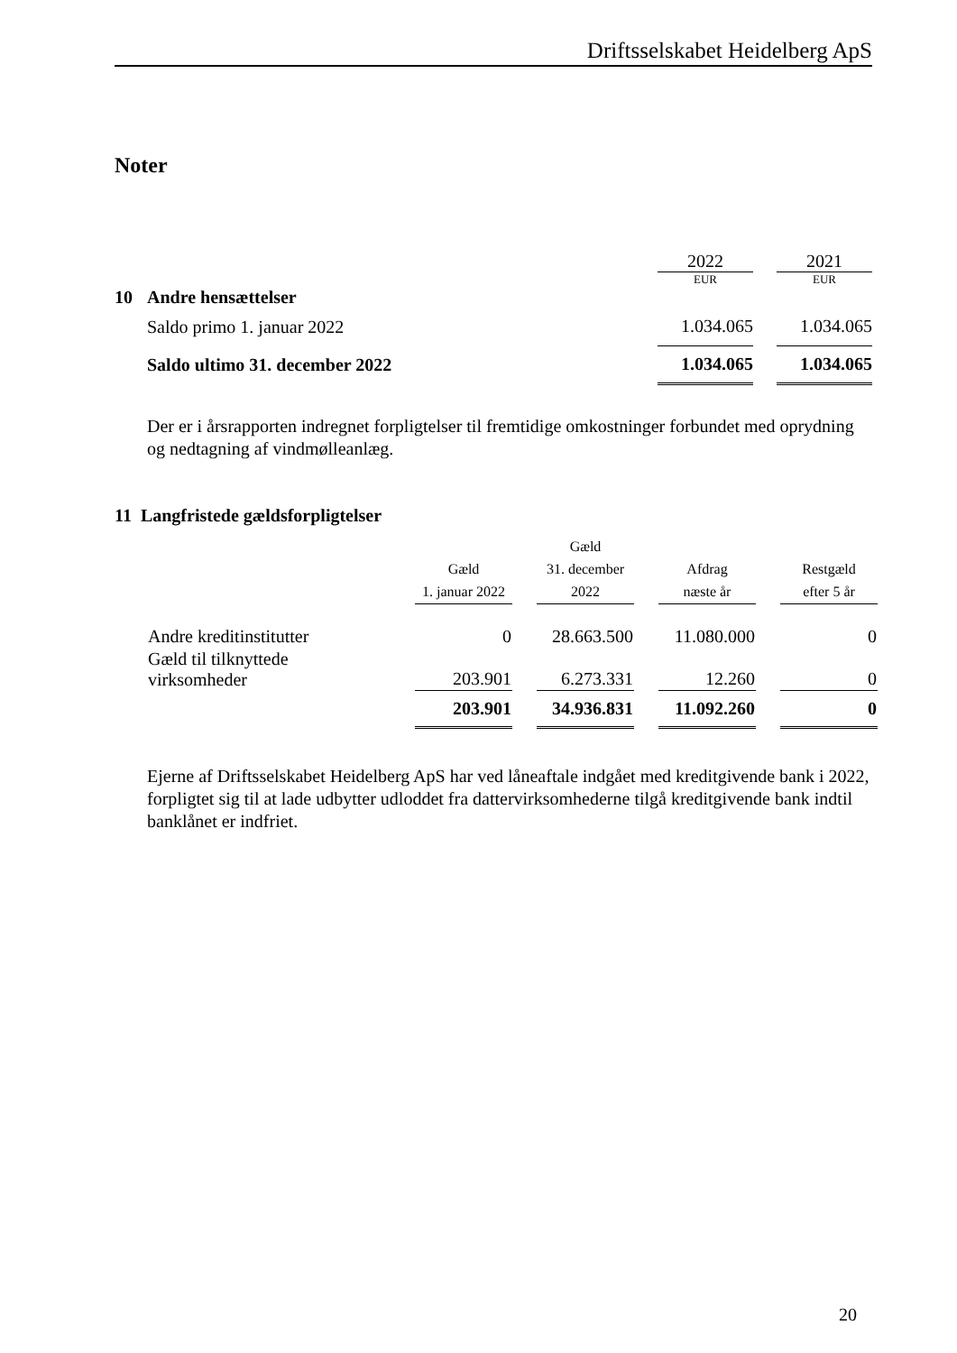Driftsselskabet Heidelberg ApS
Noter
| | | 2022 | | 2021 |
| | | EUR | | EUR |
| 10 | Andre hensættelser | | | |
| | Saldo primo 1. januar 2022 | 1.034.065 | | 1.034.065 |
| | Saldo ultimo 31. december 2022 | 1.034.065 | | 1.034.065 |
Der er i årsrapporten indregnet forpligtelser til fremtidige omkostninger forbundet med oprydning og nedtagning af vindmølleanlæg.
11 Langfristede gældsforpligtelser
| | Gæld 1. januar 2022 | | Gæld 31. december 2022 | | Afdrag næste år | | Restgæld efter 5 år |
| --- | --- | --- | --- | --- | --- | --- | --- |
| Andre kreditinstitutter | 0 | | 28.663.500 | | 11.080.000 | | 0 |
| Gæld til tilknyttede virksomheder | 203.901 | | 6.273.331 | | 12.260 | | 0 |
| | 203.901 | | 34.936.831 | | 11.092.260 | | 0 |
Ejerne af Driftsselskabet Heidelberg ApS har ved låneaftale indgået med kreditgivende bank i 2022, forpligtet sig til at lade udbytter udloddet fra dattervirksomhederne tilgå kreditgivende bank indtil banklånet er indfriet.
20